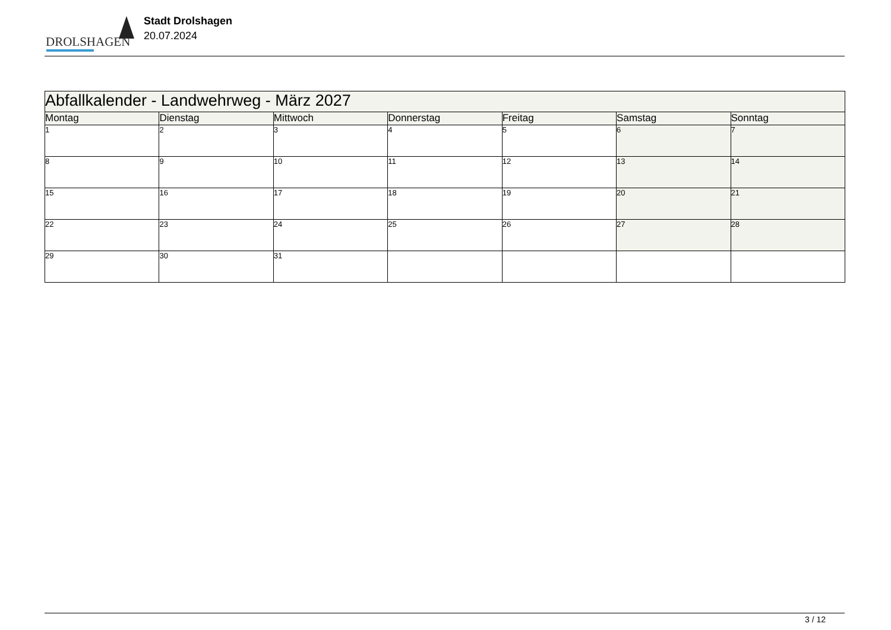DROLSHAGEN
Stadt Drolshagen
20.07.2024
| Abfallkalender - Landwehrweg - März 2027 | | | | | | |
| --- | --- | --- | --- | --- | --- | --- |
| Montag | Dienstag | Mittwoch | Donnerstag | Freitag | Samstag | Sonntag |
| 1 | 2 | 3 | 4 | 5 | 6 | 7 |
| 8 | 9 | 10 | 11 | 12 | 13 | 14 |
| 15 | 16 | 17 | 18 | 19 | 20 | 21 |
| 22 | 23 | 24 | 25 | 26 | 27 | 28 |
| 29 | 30 | 31 | | | | |
3 / 12